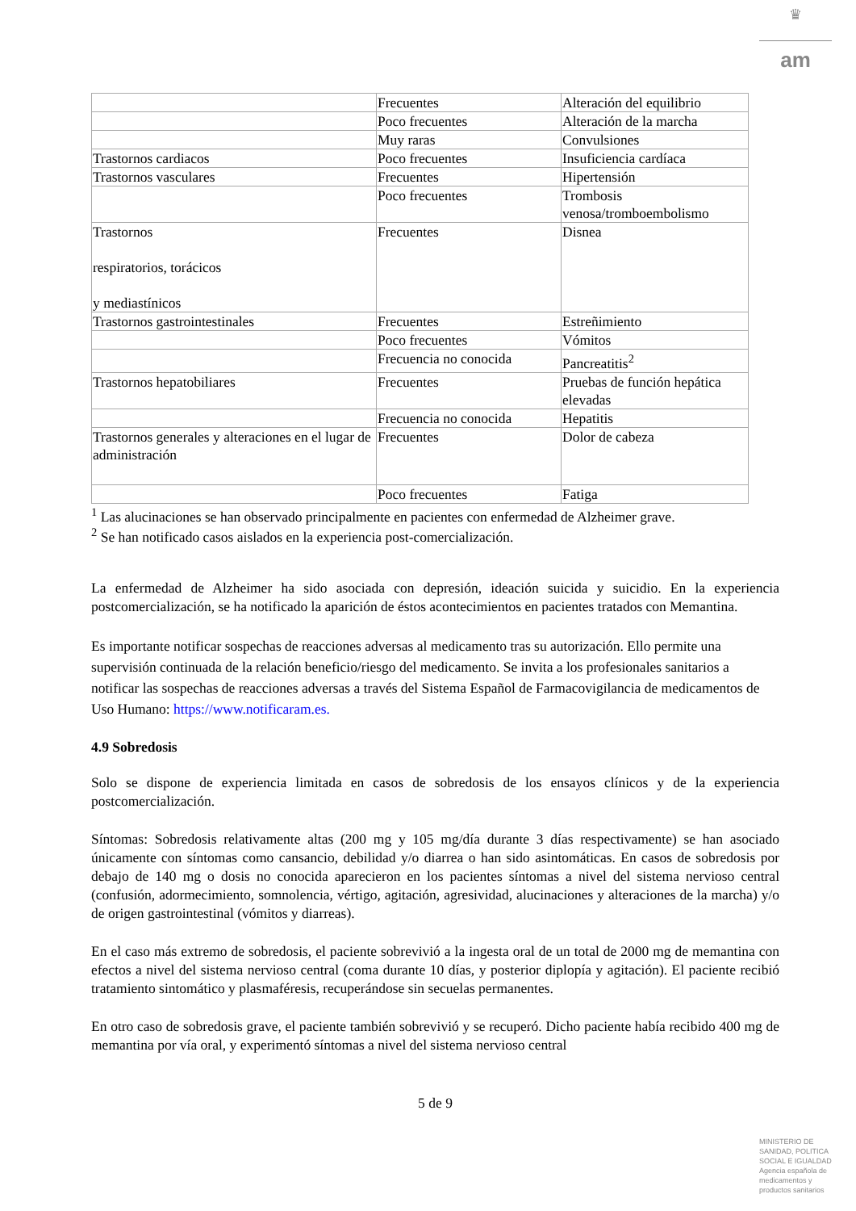♛
am
| | Frecuentes | Alteración del equilibrio |
| | Poco frecuentes | Alteración de la marcha |
| | Muy raras | Convulsiones |
| Trastornos cardiacos | Poco frecuentes | Insuficiencia cardíaca |
| Trastornos vasculares | Frecuentes | Hipertensión |
| | Poco frecuentes | Trombosis venosa/tromboembolismo |
| Trastornos respiratorios, torácicos y mediastínicos | Frecuentes | Disnea |
| Trastornos gastrointestinales | Frecuentes | Estreñimiento |
| | Poco frecuentes | Vómitos |
| | Frecuencia no conocida | Pancreatitis<sup>2</sup> |
| Trastornos hepatobiliares | Frecuentes | Pruebas de función hepática elevadas |
| | Frecuencia no conocida | Hepatitis |
| Trastornos generales y alteraciones en el lugar de administración | Frecuentes | Dolor de cabeza |
| | Poco frecuentes | Fatiga |
<sup>1</sup> Las alucinaciones se han observado principalmente en pacientes con enfermedad de Alzheimer grave.
<sup>2</sup> Se han notificado casos aislados en la experiencia post-comercialización.
La enfermedad de Alzheimer ha sido asociada con depresión, ideación suicida y suicidio. En la experiencia postcomercialización, se ha notificado la aparición de éstos acontecimientos en pacientes tratados con Memantina.
Es importante notificar sospechas de reacciones adversas al medicamento tras su autorización. Ello permite una supervisión continuada de la relación beneficio/riesgo del medicamento. Se invita a los profesionales sanitarios a notificar las sospechas de reacciones adversas a través del Sistema Español de Farmacovigilancia de medicamentos de Uso Humano: https://www.notificaram.es.
4.9 Sobredosis
Solo se dispone de experiencia limitada en casos de sobredosis de los ensayos clínicos y de la experiencia postcomercialización.
Síntomas: Sobredosis relativamente altas (200 mg y 105 mg/día durante 3 días respectivamente) se han asociado únicamente con síntomas como cansancio, debilidad y/o diarrea o han sido asintomáticas. En casos de sobredosis por debajo de 140 mg o dosis no conocida aparecieron en los pacientes síntomas a nivel del sistema nervioso central (confusión, adormecimiento, somnolencia, vértigo, agitación, agresividad, alucinaciones y alteraciones de la marcha) y/o de origen gastrointestinal (vómitos y diarreas).
En el caso más extremo de sobredosis, el paciente sobrevivió a la ingesta oral de un total de 2000 mg de memantina con efectos a nivel del sistema nervioso central (coma durante 10 días, y posterior diplopía y agitación). El paciente recibió tratamiento sintomático y plasmaféresis, recuperándose sin secuelas permanentes.
En otro caso de sobredosis grave, el paciente también sobrevivió y se recuperó. Dicho paciente había recibido 400 mg de memantina por vía oral, y experimentó síntomas a nivel del sistema nervioso central
5 de 9
MINISTERIO DE SANIDAD, POLITICA SOCIAL E IGUALDAD
Agencia española de medicamentos y productos sanitarios